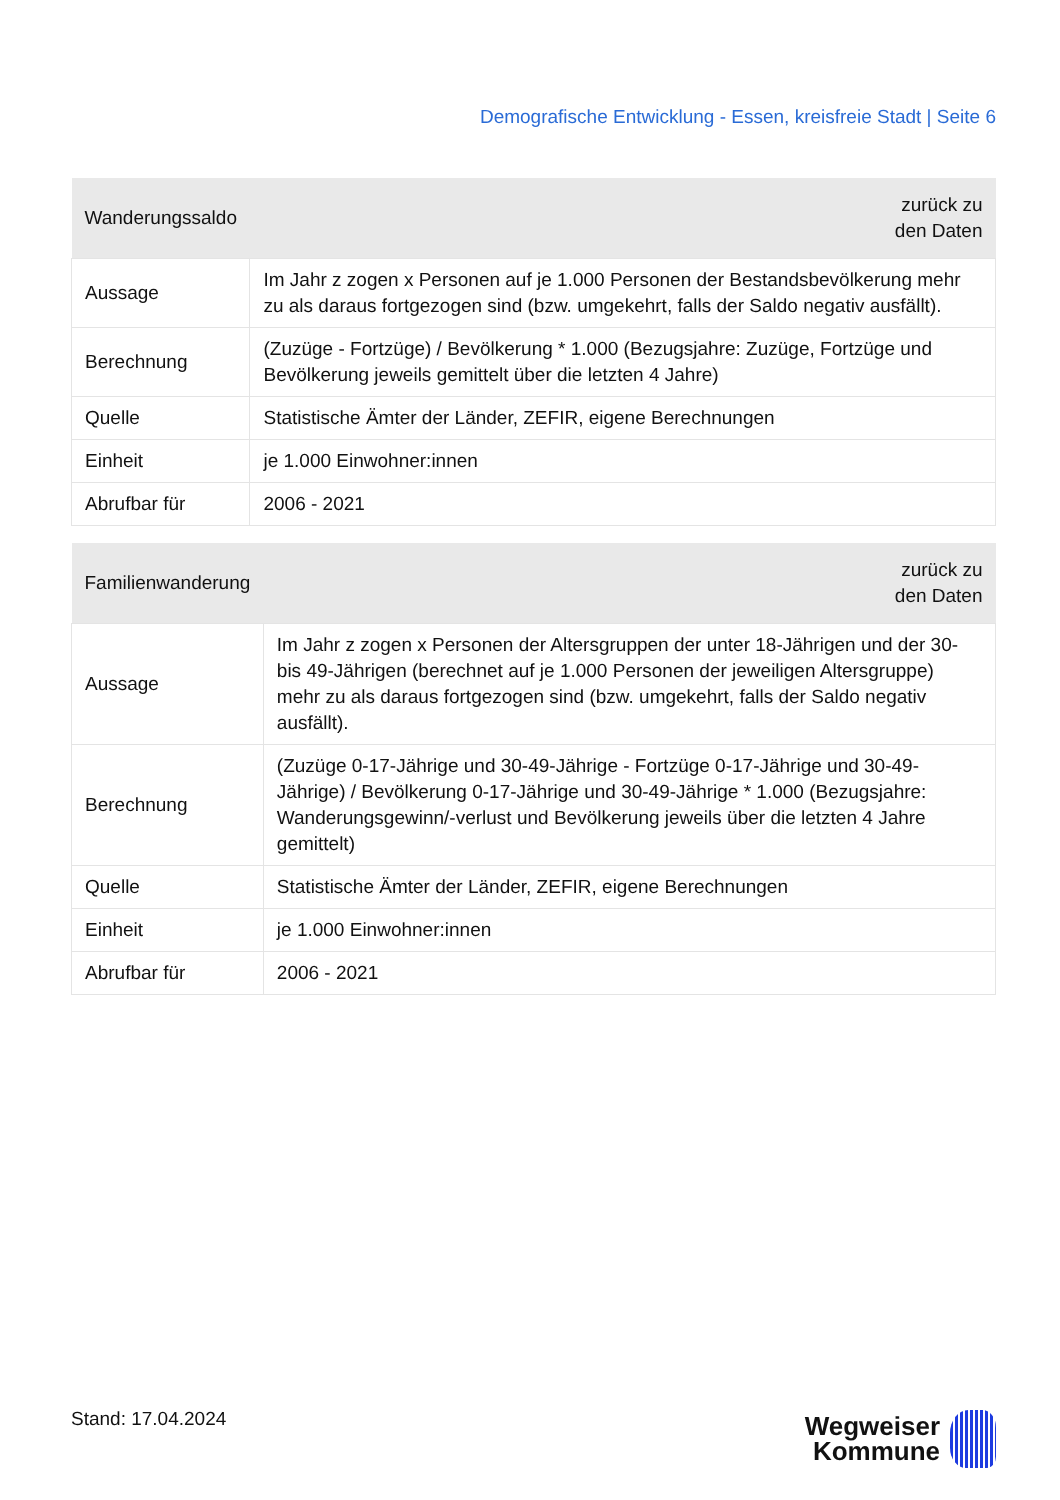Demografische Entwicklung - Essen, kreisfreie Stadt | Seite 6
| Wanderungssaldo | zurück zu den Daten |
| --- | --- |
| Aussage | Im Jahr z zogen x Personen auf je 1.000 Personen der Bestandsbevölkerung mehr zu als daraus fortgezogen sind (bzw. umgekehrt, falls der Saldo negativ ausfällt). |
| Berechnung | (Zuzüge - Fortzüge) / Bevölkerung * 1.000 (Bezugsjahre: Zuzüge, Fortzüge und Bevölkerung jeweils gemittelt über die letzten 4 Jahre) |
| Quelle | Statistische Ämter der Länder, ZEFIR, eigene Berechnungen |
| Einheit | je 1.000 Einwohner:innen |
| Abrufbar für | 2006 - 2021 |
| Familienwanderung | zurück zu den Daten |
| --- | --- |
| Aussage | Im Jahr z zogen x Personen der Altersgruppen der unter 18-Jährigen und der 30- bis 49-Jährigen (berechnet auf je 1.000 Personen der jeweiligen Altersgruppe) mehr zu als daraus fortgezogen sind (bzw. umgekehrt, falls der Saldo negativ ausfällt). |
| Berechnung | (Zuzüge 0-17-Jährige und 30-49-Jährige - Fortzüge 0-17-Jährige und 30-49- Jährige) / Bevölkerung 0-17-Jährige und 30-49-Jährige * 1.000 (Bezugsjahre: Wanderungsgewinn/-verlust und Bevölkerung jeweils über die letzten 4 Jahre gemittelt) |
| Quelle | Statistische Ämter der Länder, ZEFIR, eigene Berechnungen |
| Einheit | je 1.000 Einwohner:innen |
| Abrufbar für | 2006 - 2021 |
Stand: 17.04.2024
Wegweiser
Kommune